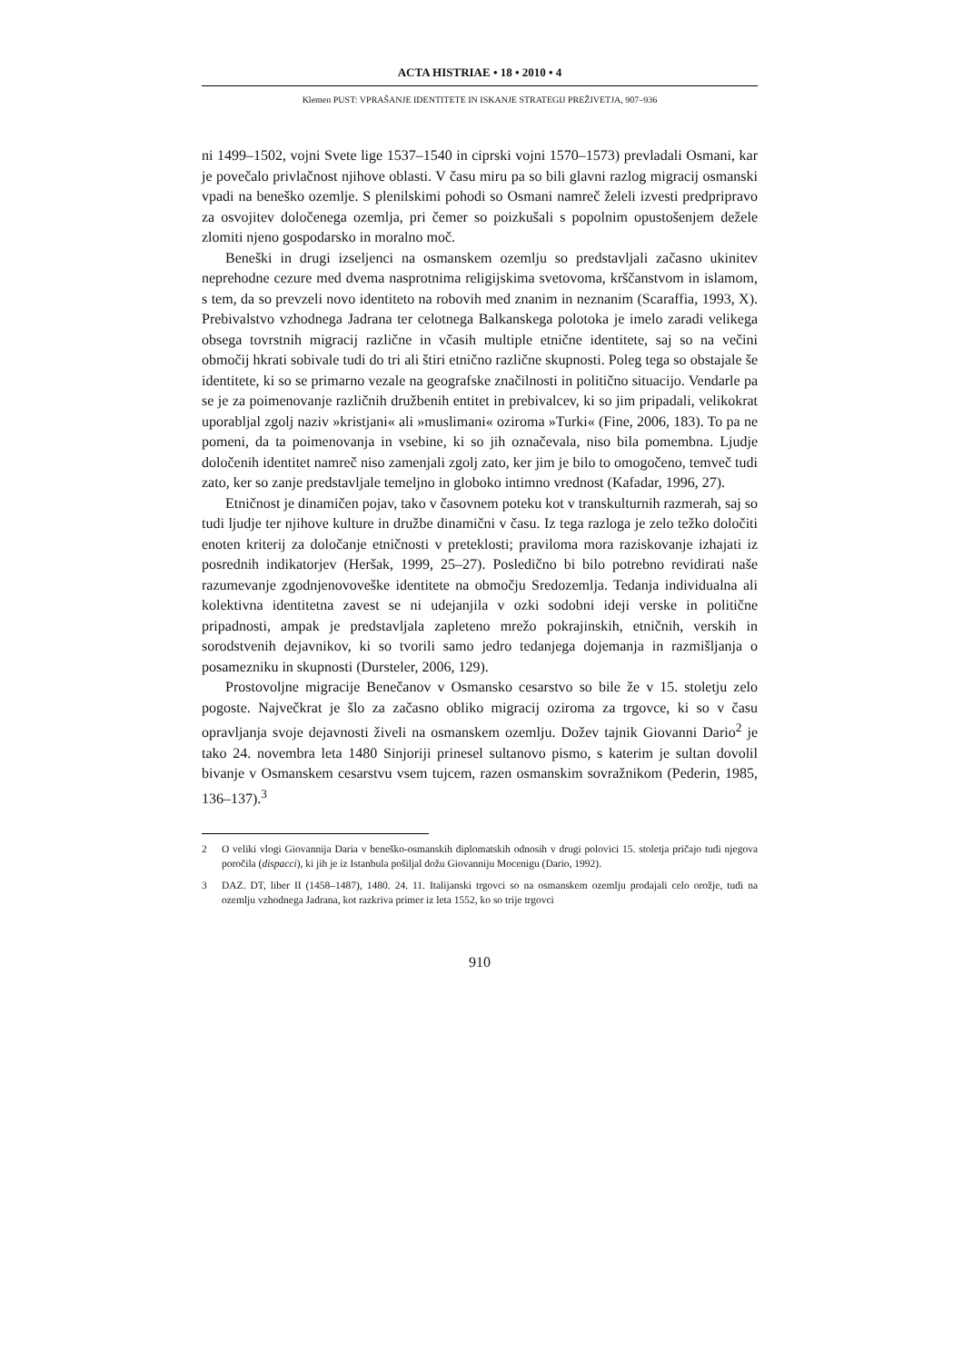ACTA HISTRIAE • 18 • 2010 • 4
Klemen PUST: VPRAŠANJE IDENTITETE IN ISKANJE STRATEGIJ PREŽIVETJA, 907–936
ni 1499–1502, vojni Svete lige 1537–1540 in ciprski vojni 1570–1573) prevladali Osmani, kar je povečalo privlačnost njihove oblasti. V času miru pa so bili glavni razlog migracij osmanski vpadi na beneško ozemlje. S plenilskimi pohodi so Osmani namreč želeli izvesti predpripravo za osvojitev določenega ozemlja, pri čemer so poizkušali s popolnim opustošenjem dežele zlomiti njeno gospodarsko in moralno moč.
Beneški in drugi izseljenci na osmanskem ozemlju so predstavljali začasno ukinitev neprehodne cezure med dvema nasprotnima religijskima svetovoma, krščanstvom in islamom, s tem, da so prevzeli novo identiteto na robovih med znanim in neznanim (Scaraffia, 1993, X). Prebivalstvo vzhodnega Jadrana ter celotnega Balkanskega polotoka je imelo zaradi velikega obsega tovrstnih migracij različne in včasih multiple etnične identitete, saj so na večini območij hkrati sobivale tudi do tri ali štiri etnično različne skupnosti. Poleg tega so obstajale še identitete, ki so se primarno vezale na geografske značilnosti in politično situacijo. Vendarle pa se je za poimenovanje različnih družbenih entitet in prebivalcev, ki so jim pripadali, velikokrat uporabljal zgolj naziv »kristjani« ali »muslimani« oziroma »Turki« (Fine, 2006, 183). To pa ne pomeni, da ta poimenovanja in vsebine, ki so jih označevala, niso bila pomembna. Ljudje določenih identitet namreč niso zamenjali zgolj zato, ker jim je bilo to omogočeno, temveč tudi zato, ker so zanje predstavljale temeljno in globoko intimno vrednost (Kafadar, 1996, 27).
Etničnost je dinamičen pojav, tako v časovnem poteku kot v transkulturnih razmerah, saj so tudi ljudje ter njihove kulture in družbe dinamični v času. Iz tega razloga je zelo težko določiti enoten kriterij za določanje etničnosti v preteklosti; praviloma mora raziskovanje izhajati iz posrednih indikatorjev (Heršak, 1999, 25–27). Posledično bi bilo potrebno revidirati naše razumevanje zgodnjenovoveške identitete na območju Sredozemlja. Tedanja individualna ali kolektivna identitetna zavest se ni udejanjila v ozki sodobni ideji verske in politične pripadnosti, ampak je predstavljala zapleteno mrežo pokrajinskih, etničnih, verskih in sorodstvenih dejavnikov, ki so tvorili samo jedro tedanjega dojemanja in razmišljanja o posamezniku in skupnosti (Dursteler, 2006, 129).
Prostovoljne migracije Benečanov v Osmansko cesarstvo so bile že v 15. stoletju zelo pogoste. Največkrat je šlo za začasno obliko migracij oziroma za trgovce, ki so v času opravljanja svoje dejavnosti živeli na osmanskem ozemlju. Dožev tajnik Giovanni Dario<sup>2</sup> je tako 24. novembra leta 1480 Sinjoriji prinesel sultanovo pismo, s katerim je sultan dovolil bivanje v Osmanskem cesarstvu vsem tujcem, razen osmanskim sovražnikom (Pederin, 1985, 136–137).<sup>3</sup>
2 O veliki vlogi Giovannija Daria v beneško-osmanskih diplomatskih odnosih v drugi polovici 15. stoletja pričajo tudi njegova poročila (dispacci), ki jih je iz Istanbula pošiljal dožu Giovanniju Mocenigu (Dario, 1992).
3 DAZ. DT, liber II (1458–1487), 1480. 24. 11. Italijanski trgovci so na osmanskem ozemlju prodajali celo orožje, tudi na ozemlju vzhodnega Jadrana, kot razkriva primer iz leta 1552, ko so trije trgovci
910